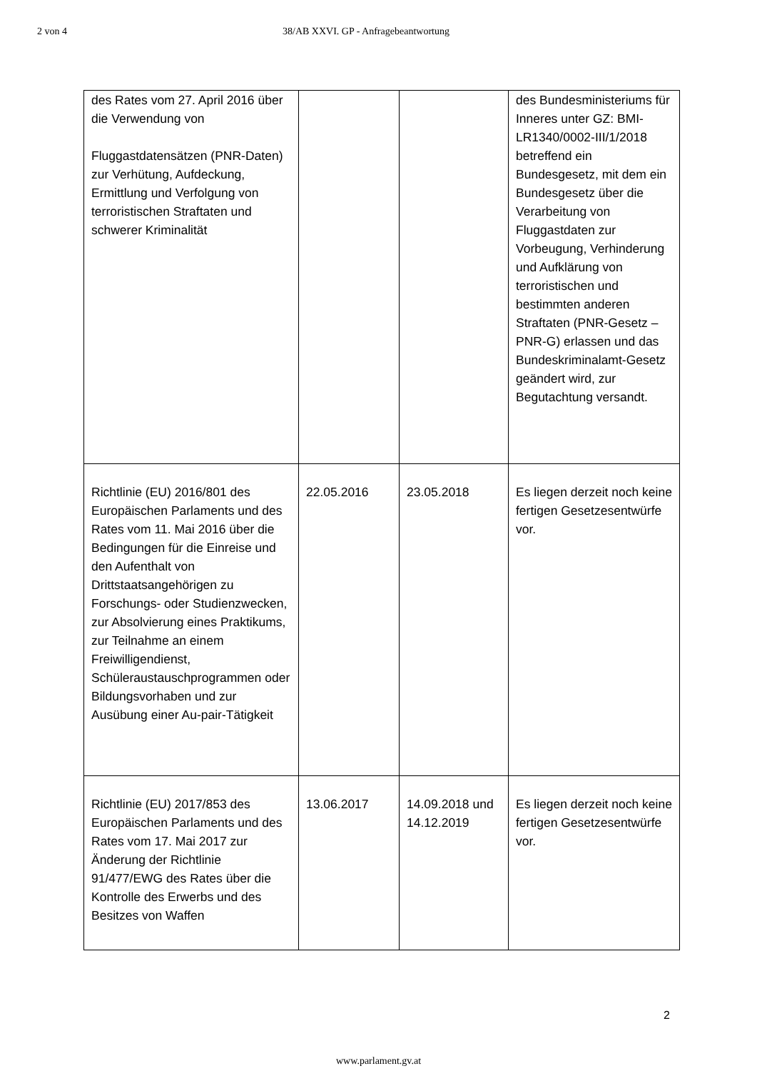2 von 4 38/AB XXVI. GP - Anfragebeantwortung
| des Rates vom 27. April 2016 über die Verwendung von Fluggastdatensätzen (PNR-Daten) zur Verhütung, Aufdeckung, Ermittlung und Verfolgung von terroristischen Straftaten und schwerer Kriminalität | | | des Bundesministeriums für Inneres unter GZ: BMI-LR1340/0002-III/1/2018 betreffend ein Bundesgesetz, mit dem ein Bundesgesetz über die Verarbeitung von Fluggastdaten zur Vorbeugung, Verhinderung und Aufklärung von terroristischen und bestimmten anderen Straftaten (PNR-Gesetz – PNR-G) erlassen und das Bundeskriminalamt-Gesetz geändert wird, zur Begutachtung versandt. |
| Richtlinie (EU) 2016/801 des Europäischen Parlaments und des Rates vom 11. Mai 2016 über die Bedingungen für die Einreise und den Aufenthalt von Drittstaatsangehörigen zu Forschungs- oder Studienzwecken, zur Absolvierung eines Praktikums, zur Teilnahme an einem Freiwilligendienst, Schüleraustauschprogrammen oder Bildungsvorhaben und zur Ausübung einer Au-pair-Tätigkeit | 22.05.2016 | 23.05.2018 | Es liegen derzeit noch keine fertigen Gesetzesentwürfe vor. |
| Richtlinie (EU) 2017/853 des Europäischen Parlaments und des Rates vom 17. Mai 2017 zur Änderung der Richtlinie 91/477/EWG des Rates über die Kontrolle des Erwerbs und des Besitzes von Waffen | 13.06.2017 | 14.09.2018 und 14.12.2019 | Es liegen derzeit noch keine fertigen Gesetzesentwürfe vor. |
2
www.parlament.gv.at